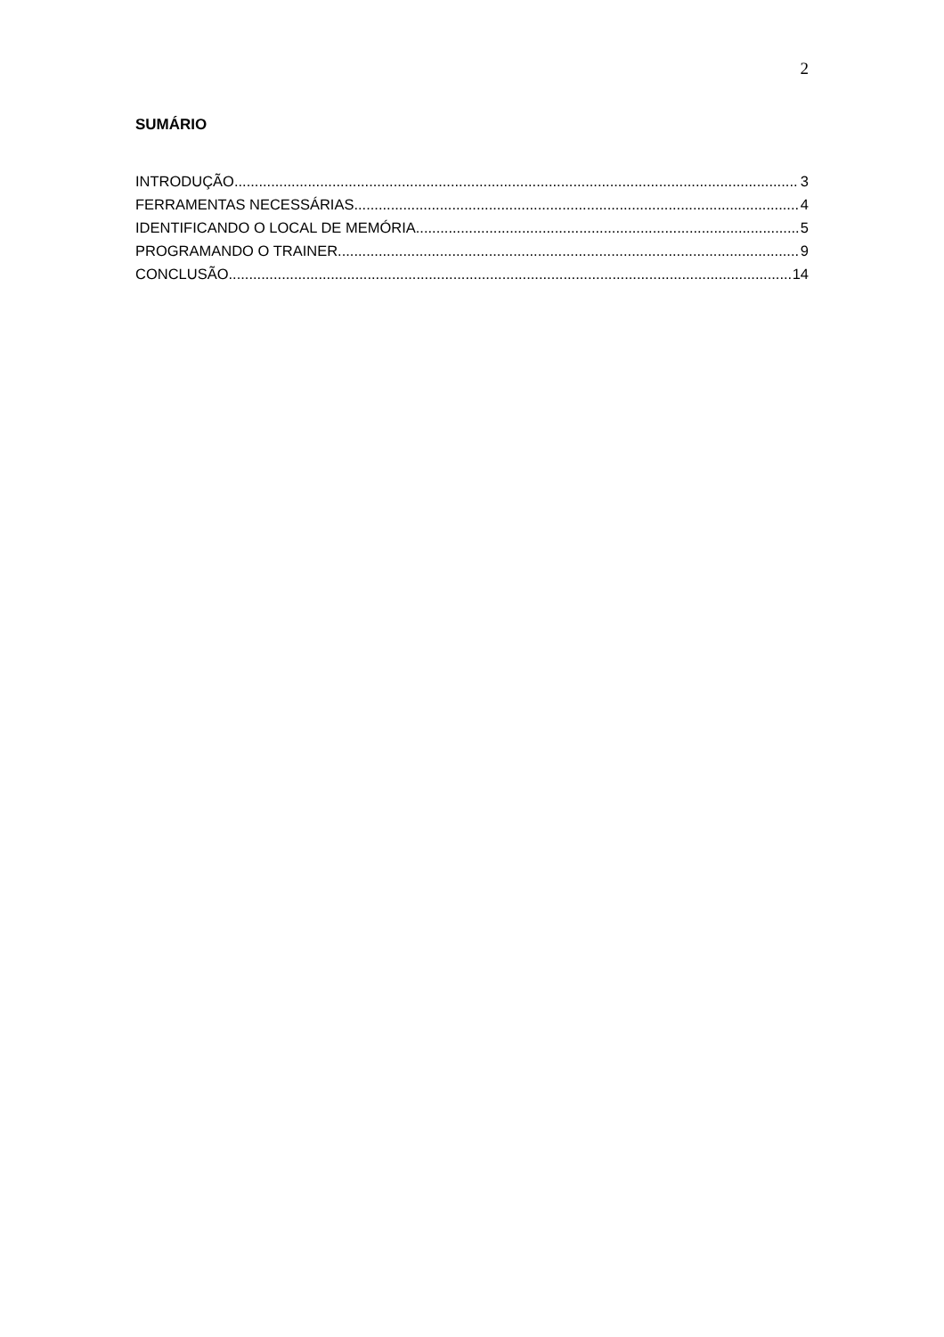2
SUMÁRIO
INTRODUÇÃO 3
FERRAMENTAS NECESSÁRIAS 4
IDENTIFICANDO O LOCAL DE MEMÓRIA 5
PROGRAMANDO O TRAINER 9
CONCLUSÃO 14